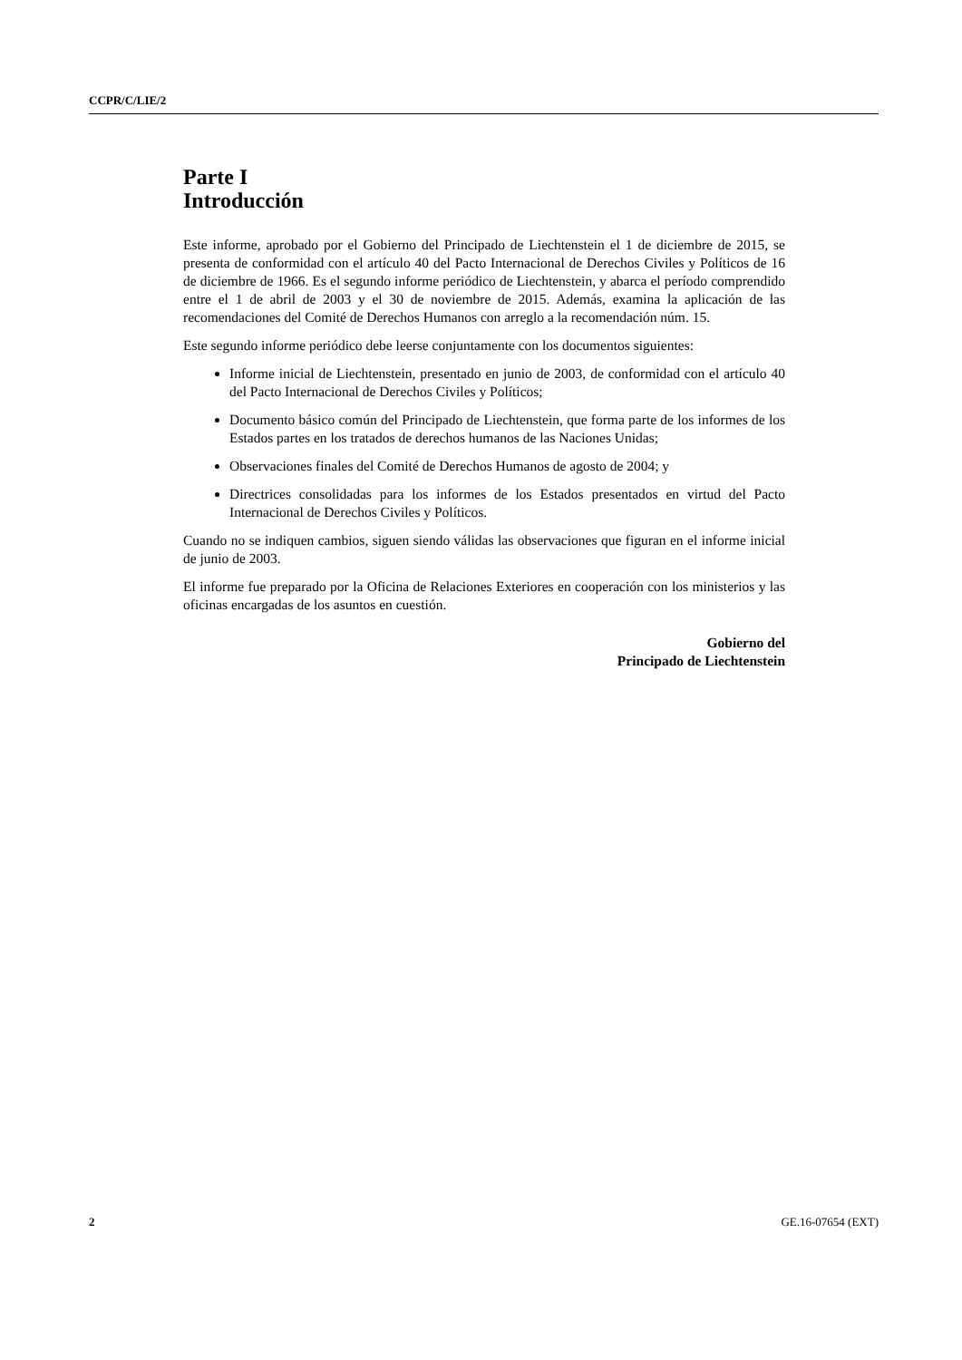CCPR/C/LIE/2
Parte I
Introducción
Este informe, aprobado por el Gobierno del Principado de Liechtenstein el 1 de diciembre de 2015, se presenta de conformidad con el artículo 40 del Pacto Internacional de Derechos Civiles y Políticos de 16 de diciembre de 1966. Es el segundo informe periódico de Liechtenstein, y abarca el período comprendido entre el 1 de abril de 2003 y el 30 de noviembre de 2015. Además, examina la aplicación de las recomendaciones del Comité de Derechos Humanos con arreglo a la recomendación núm. 15.
Este segundo informe periódico debe leerse conjuntamente con los documentos siguientes:
Informe inicial de Liechtenstein, presentado en junio de 2003, de conformidad con el artículo 40 del Pacto Internacional de Derechos Civiles y Políticos;
Documento básico común del Principado de Liechtenstein, que forma parte de los informes de los Estados partes en los tratados de derechos humanos de las Naciones Unidas;
Observaciones finales del Comité de Derechos Humanos de agosto de 2004; y
Directrices consolidadas para los informes de los Estados presentados en virtud del Pacto Internacional de Derechos Civiles y Políticos.
Cuando no se indiquen cambios, siguen siendo válidas las observaciones que figuran en el informe inicial de junio de 2003.
El informe fue preparado por la Oficina de Relaciones Exteriores en cooperación con los ministerios y las oficinas encargadas de los asuntos en cuestión.
Gobierno del
Principado de Liechtenstein
2 GE.16-07654 (EXT)